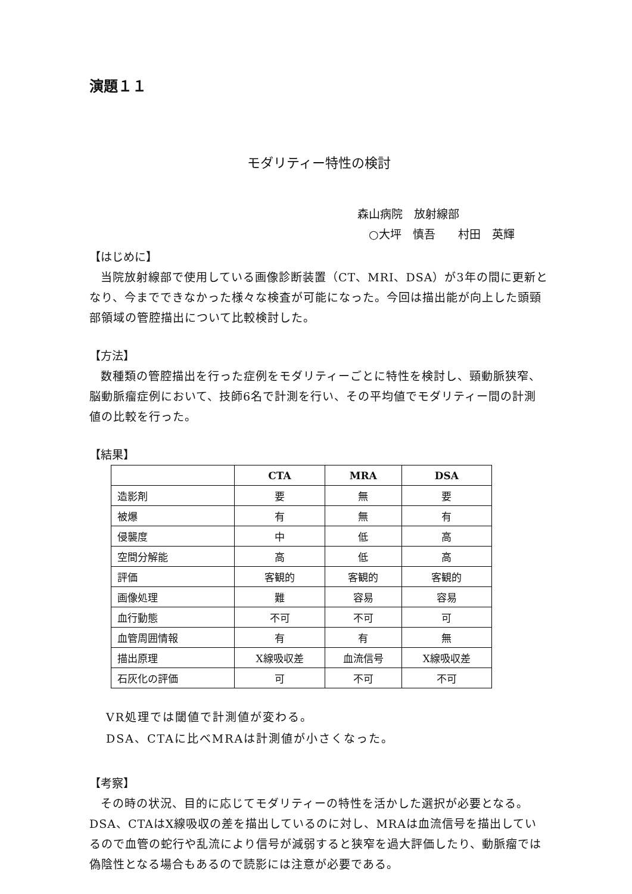演題１１
モダリティー特性の検討
森山病院　放射線部
　○大坪　慎吾　　村田　英輝
【はじめに】
当院放射線部で使用している画像診断装置（CT、MRI、DSA）が3年の間に更新となり、今までできなかった様々な検査が可能になった。今回は描出能が向上した頭頸部領域の管腔描出について比較検討した。
【方法】
数種類の管腔描出を行った症例をモダリティーごとに特性を検討し、頸動脈狭窄、脳動脈瘤症例において、技師6名で計測を行い、その平均値でモダリティー間の計測値の比較を行った。
【結果】
| | CTA | MRA | DSA |
| --- | --- | --- | --- |
| 造影剤 | 要 | 無 | 要 |
| 被爆 | 有 | 無 | 有 |
| 侵襲度 | 中 | 低 | 高 |
| 空間分解能 | 高 | 低 | 高 |
| 評価 | 客観的 | 客観的 | 客観的 |
| 画像処理 | 難 | 容易 | 容易 |
| 血行動態 | 不可 | 不可 | 可 |
| 血管周囲情報 | 有 | 有 | 無 |
| 描出原理 | X線吸収差 | 血流信号 | X線吸収差 |
| 石灰化の評価 | 可 | 不可 | 不可 |
VR処理では閾値で計測値が変わる。
DSA、CTAに比べMRAは計測値が小さくなった。
【考察】
その時の状況、目的に応じてモダリティーの特性を活かした選択が必要となる。DSA、CTAはX線吸収の差を描出しているのに対し、MRAは血流信号を描出しているので血管の蛇行や乱流により信号が減弱すると狭窄を過大評価したり、動脈瘤では偽陰性となる場合もあるので読影には注意が必要である。